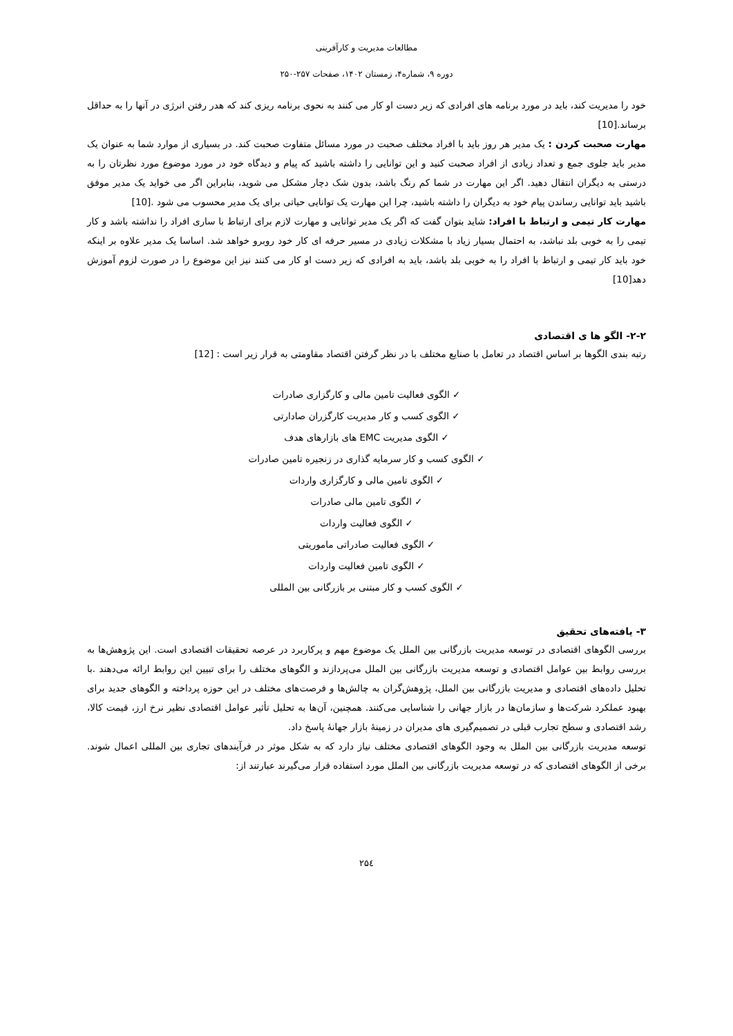مطالعات مدیریت و کارآفرینی
دوره ۹، شماره۴، زمستان ۱۴۰۲، صفحات ۲۵۷-۲۵۰
خود را مدیریت کند، باید در مورد برنامه های افرادی که زیر دست او کار می کنند به نحوی برنامه ریزی کند که هدر رفتن انرژی در آنها را به حداقل برساند.[10]
مهارت صحبت کردن : یک مدیر هر روز باید با افراد مختلف صحبت در مورد مسائل متفاوت صحبت کند. در بسیاری از موارد شما به عنوان یک مدیر باید جلوی جمع و تعداد زیادی از افراد صحبت کنید و این توانایی را داشته باشید که پیام و دیدگاه خود در مورد موضوع مورد نظرتان را به درستی به دیگران انتقال دهید. اگر این مهارت در شما کم رنگ باشد، بدون شک دچار مشکل می شوید، بنابراین اگر می خواید یک مدیر موفق باشید باید توانایی رساندن پیام خود به دیگران را داشته باشید، چرا این مهارت یک توانایی حیاتی برای یک مدیر محسوب می شود .[10]
مهارت کار تیمی و ارتباط با افراد: شاید بتوان گفت که اگر یک مدیر توانایی و مهارت لازم برای ارتباط با ساری افراد را نداشته باشد و کار تیمی را به خوبی بلد نباشد، به احتمال بسیار زیاد با مشکلات زیادی در مسیر حرفه ای کار خود روبرو خواهد شد. اساسا یک مدیر علاوه بر اینکه خود باید کار تیمی و ارتباط با افراد را به خوبی بلد باشد، باید به افرادی که زیر دست او کار می کنند نیز این موضوع را در صورت لزوم آموزش دهد[10]
۲-۲- الگو ها ی اقتصادی
رتبه بندی الگوها بر اساس اقتصاد در تعامل با صنایع مختلف با در نظر گرفتن اقتصاد مقاومتی به قرار زیر است : [12]
✓ الگوی فعالیت تامین مالی و کارگزاری صادرات
✓ الگوی کسب و کار مدیریت کارگزران صادارتی
✓ الگوی مدیریت EMC های بازارهای هدف
✓ الگوی کسب و کار سرمایه گذاری در زنجیره تامین صادرات
✓ الگوی تامین مالی و کارگزاری واردات
✓ الگوی تامین مالی صادرات
✓ الگوی فعالیت واردات
✓ الگوی فعالیت صادراتی ماموریتی
✓ الگوی تامین فعالیت واردات
✓ الگوی کسب و کار مبتنی بر بازرگانی بین المللی
۳- یافته‌های تحقیق
بررسی الگوهای اقتصادی در توسعه مدیریت بازرگانی بین الملل یک موضوع مهم و پرکاربرد در عرصه تحقیقات اقتصادی است. این پژوهش‌ها به بررسی روابط بین عوامل اقتصادی و توسعه مدیریت بازرگانی بین الملل می‌پردازند و الگوهای مختلف را برای تبیین این روابط ارائه می‌دهند .با تحلیل داده‌های اقتصادی و مدیریت بازرگانی بین الملل، پژوهش‌گران به چالش‌ها و فرصت‌های مختلف در این حوزه پرداخته و الگوهای جدید برای بهبود عملکرد شرکت‌ها و سازمان‌ها در بازار جهانی را شناسایی می‌کنند. همچنین، آن‌ها به تحلیل تأثیر عوامل اقتصادی نظیر نرخ ارز، قیمت کالا، رشد اقتصادی و سطح تجارب قبلی در تصمیم‌گیری های مدیران در زمینهٔ بازار جهانهٔ پاسخ داد.
توسعه مدیریت بازرگانی بین الملل به وجود الگوهای اقتصادی مختلف نیاز دارد که به شکل موثر در فرآیندهای تجاری بین المللی اعمال شوند. برخی از الگوهای اقتصادی که در توسعه مدیریت بازرگانی بین الملل مورد استفاده قرار می‌گیرند عبارتند از:
۲۵٤